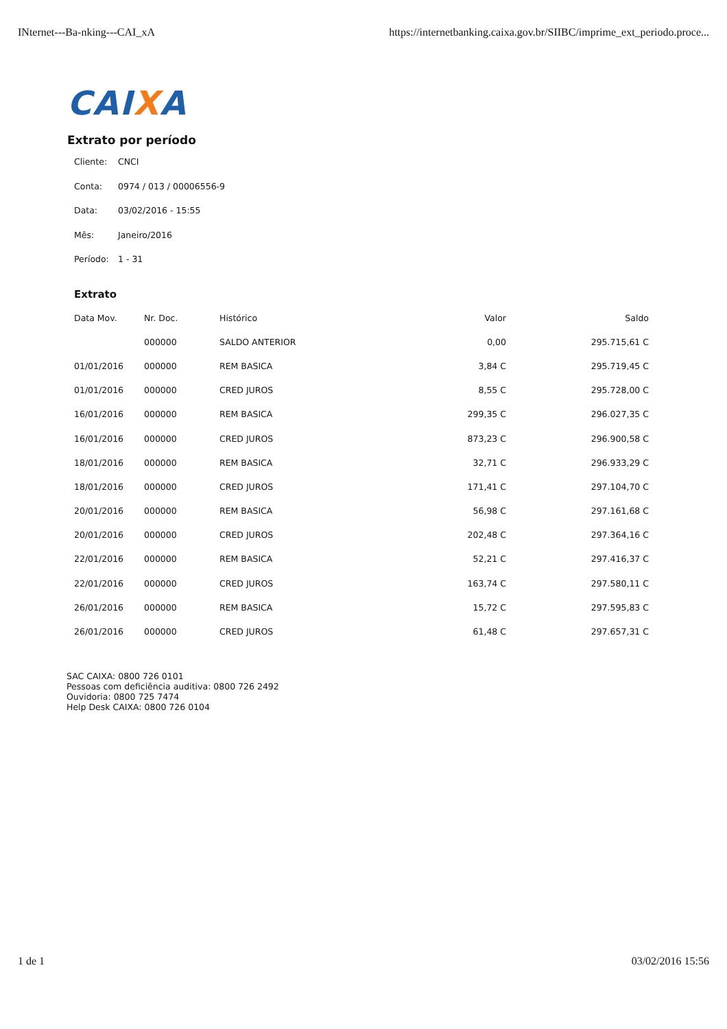INternet---Ba-nking---CAI_xA https://internetbanking.caixa.gov.br/SIIBC/imprime_ext_periodo.proce...
CAIXA
Extrato por período
Cliente: CNCI
Conta: 0974 / 013 / 00006556-9
Data: 03/02/2016 - 15:55
Mês: Janeiro/2016
Período: 1 - 31
Extrato
| Data Mov. | Nr. Doc. | Histórico | Valor | Saldo |
| --- | --- | --- | --- | --- |
| | 000000 | SALDO ANTERIOR | 0,00 | 295.715,61 C |
| 01/01/2016 | 000000 | REM BASICA | 3,84 C | 295.719,45 C |
| 01/01/2016 | 000000 | CRED JUROS | 8,55 C | 295.728,00 C |
| 16/01/2016 | 000000 | REM BASICA | 299,35 C | 296.027,35 C |
| 16/01/2016 | 000000 | CRED JUROS | 873,23 C | 296.900,58 C |
| 18/01/2016 | 000000 | REM BASICA | 32,71 C | 296.933,29 C |
| 18/01/2016 | 000000 | CRED JUROS | 171,41 C | 297.104,70 C |
| 20/01/2016 | 000000 | REM BASICA | 56,98 C | 297.161,68 C |
| 20/01/2016 | 000000 | CRED JUROS | 202,48 C | 297.364,16 C |
| 22/01/2016 | 000000 | REM BASICA | 52,21 C | 297.416,37 C |
| 22/01/2016 | 000000 | CRED JUROS | 163,74 C | 297.580,11 C |
| 26/01/2016 | 000000 | REM BASICA | 15,72 C | 297.595,83 C |
| 26/01/2016 | 000000 | CRED JUROS | 61,48 C | 297.657,31 C |
SAC CAIXA: 0800 726 0101
Pessoas com deficiência auditiva: 0800 726 2492
Ouvidoria: 0800 725 7474
Help Desk CAIXA: 0800 726 0104
1 de 1 03/02/2016 15:56